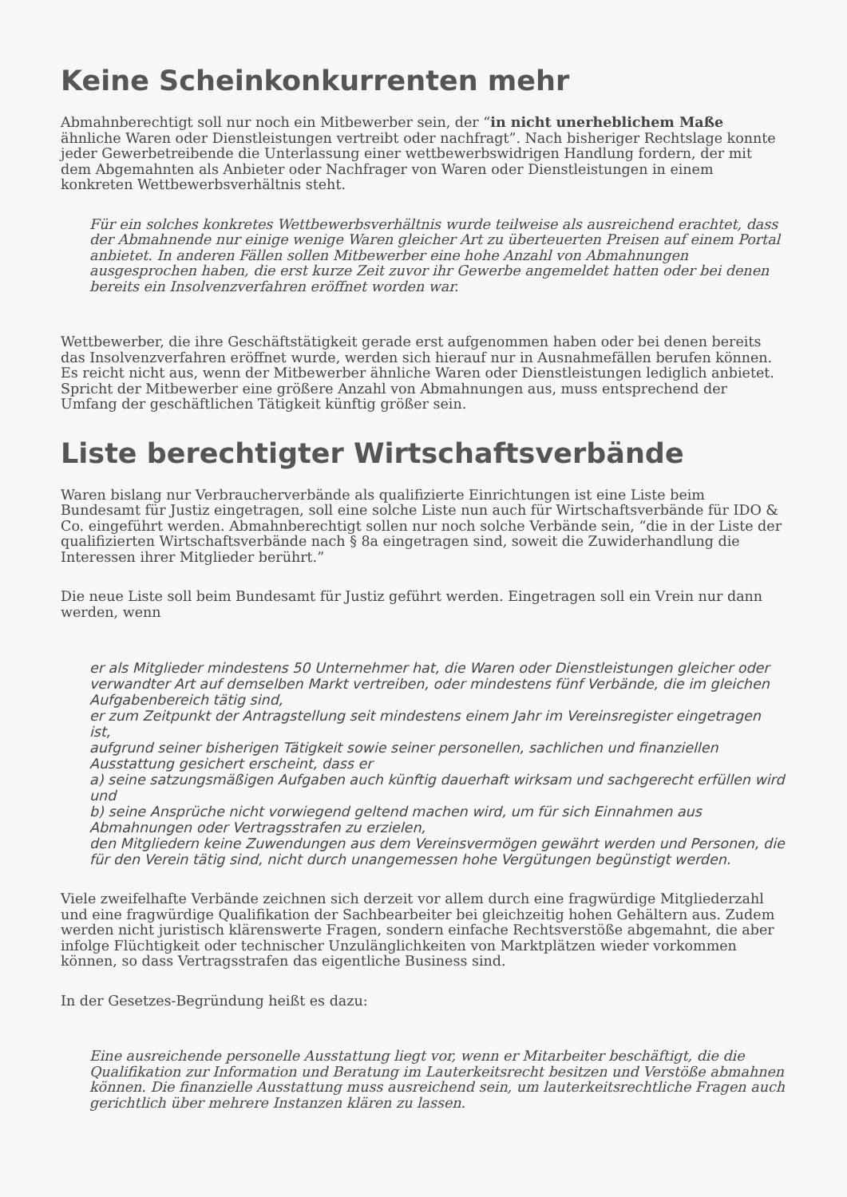Keine Scheinkonkurrenten mehr
Abmahnberechtigt soll nur noch ein Mitbewerber sein, der “in nicht unerheblichem Maße ähnliche Waren oder Dienstleistungen vertreibt oder nachfragt”. Nach bisheriger Rechtslage konnte jeder Gewerbetreibende die Unterlassung einer wettbewerbswidrigen Handlung fordern, der mit dem Abgemahnten als Anbieter oder Nachfrager von Waren oder Dienstleistungen in einem konkreten Wettbewerbsverhältnis steht.
Für ein solches konkretes Wettbewerbsverhältnis wurde teilweise als ausreichend erachtet, dass der Abmahnende nur einige wenige Waren gleicher Art zu überteuerten Preisen auf einem Portal anbietet. In anderen Fällen sollen Mitbewerber eine hohe Anzahl von Abmahnungen ausgesprochen haben, die erst kurze Zeit zuvor ihr Gewerbe angemeldet hatten oder bei denen bereits ein Insolvenzverfahren eröffnet worden war.
Wettbewerber, die ihre Geschäftstätigkeit gerade erst aufgenommen haben oder bei denen bereits das Insolvenzverfahren eröffnet wurde, werden sich hierauf nur in Ausnahmefällen berufen können. Es reicht nicht aus, wenn der Mitbewerber ähnliche Waren oder Dienstleistungen lediglich anbietet. Spricht der Mitbewerber eine größere Anzahl von Abmahnungen aus, muss entsprechend der Umfang der geschäftlichen Tätigkeit künftig größer sein.
Liste berechtigter Wirtschaftsverbände
Waren bislang nur Verbraucherverbände als qualifizierte Einrichtungen ist eine Liste beim Bundesamt für Justiz eingetragen, soll eine solche Liste nun auch für Wirtschaftsverbände für IDO & Co. eingeführt werden. Abmahnberechtigt sollen nur noch solche Verbände sein, “die in der Liste der qualifizierten Wirtschaftsverbände nach § 8a eingetragen sind, soweit die Zuwiderhandlung die Interessen ihrer Mitglieder berührt.”
Die neue Liste soll beim Bundesamt für Justiz geführt werden. Eingetragen soll ein Vrein nur dann werden, wenn
er als Mitglieder mindestens 50 Unternehmer hat, die Waren oder Dienstleistungen gleicher oder verwandter Art auf demselben Markt vertreiben, oder mindestens fünf Verbände, die im gleichen Aufgabenbereich tätig sind,
er zum Zeitpunkt der Antragstellung seit mindestens einem Jahr im Vereinsregister eingetragen ist,
aufgrund seiner bisherigen Tätigkeit sowie seiner personellen, sachlichen und finanziellen Ausstattung gesichert erscheint, dass er
a) seine satzungsmäßigen Aufgaben auch künftig dauerhaft wirksam und sachgerecht erfüllen wird und
b) seine Ansprüche nicht vorwiegend geltend machen wird, um für sich Einnahmen aus Abmahnungen oder Vertragsstrafen zu erzielen,
den Mitgliedern keine Zuwendungen aus dem Vereinsvermögen gewährt werden und Personen, die für den Verein tätig sind, nicht durch unangemessen hohe Vergütungen begünstigt werden.
Viele zweifelhafte Verbände zeichnen sich derzeit vor allem durch eine fragwürdige Mitgliederzahl und eine fragwürdige Qualifikation der Sachbearbeiter bei gleichzeitig hohen Gehältern aus. Zudem werden nicht juristisch klärenswerte Fragen, sondern einfache Rechtsverstöße abgemahnt, die aber infolge Flüchtigkeit oder technischer Unzulänglichkeiten von Marktplätzen wieder vorkommen können, so dass Vertragsstrafen das eigentliche Business sind.
In der Gesetzes-Begründung heißt es dazu:
Eine ausreichende personelle Ausstattung liegt vor, wenn er Mitarbeiter beschäftigt, die die Qualifikation zur Information und Beratung im Lauterkeitsrecht besitzen und Verstöße abmahnen können. Die finanzielle Ausstattung muss ausreichend sein, um lauterkeitsrechtliche Fragen auch gerichtlich über mehrere Instanzen klären zu lassen.